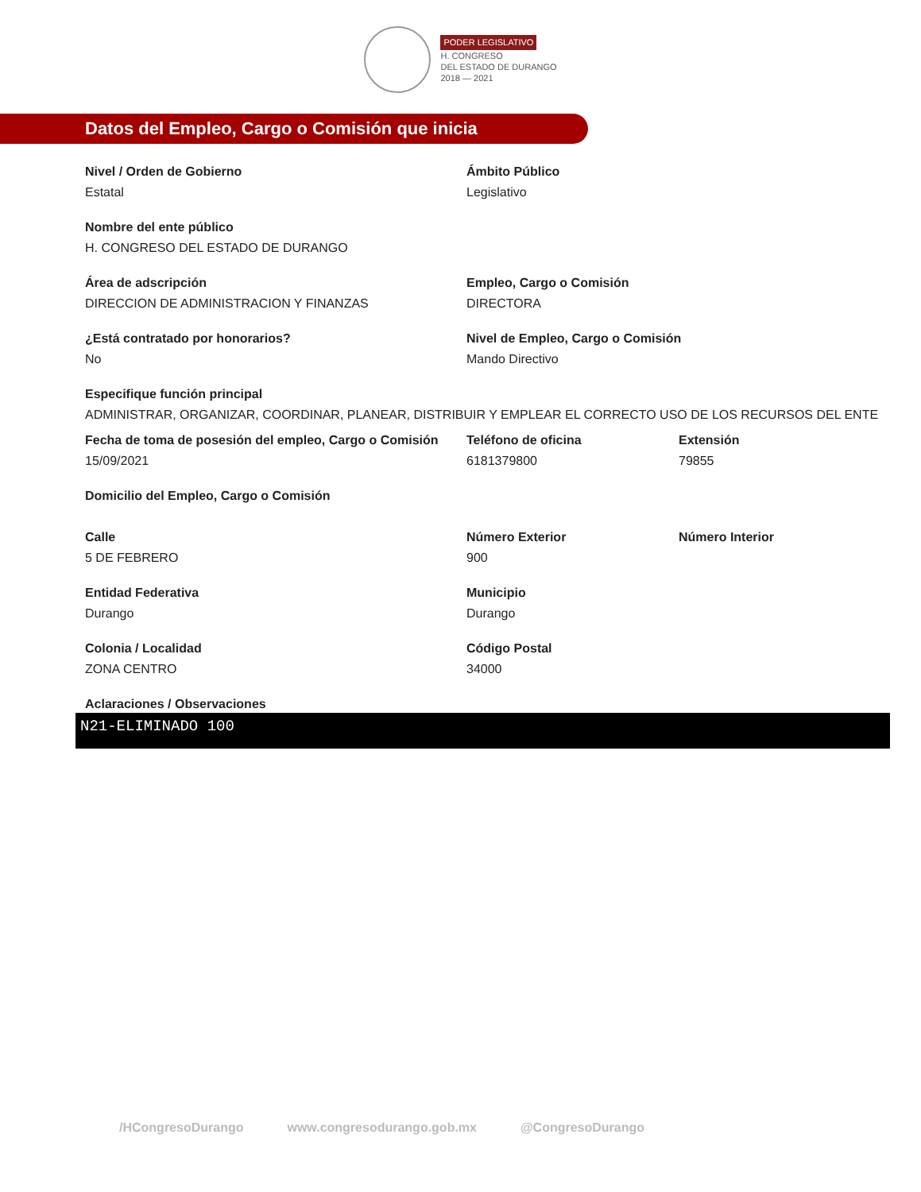PODER LEGISLATIVO
H. CONGRESO
DEL ESTADO DE DURANGO
2018 — 2021
Datos del Empleo, Cargo o Comisión que inicia
Nivel / Orden de Gobierno
Estatal
Ámbito Público
Legislativo
Nombre del ente público
H. CONGRESO DEL ESTADO DE DURANGO
Área de adscripción
DIRECCION DE ADMINISTRACION Y FINANZAS
Empleo, Cargo o Comisión
DIRECTORA
¿Está contratado por honorarios?
No
Nivel de Empleo, Cargo o Comisión
Mando Directivo
Especifique función principal
ADMINISTRAR, ORGANIZAR, COORDINAR, PLANEAR, DISTRIBUIR Y EMPLEAR EL CORRECTO USO DE LOS RECURSOS DEL ENTE
Fecha de toma de posesión del empleo, Cargo o Comisión
15/09/2021
Teléfono de oficina
6181379800
Extensión
79855
Domicilio del Empleo, Cargo o Comisión
Calle
5 DE FEBRERO
Número Exterior
900
Número Interior
Entidad Federativa
Durango
Municipio
Durango
Colonia / Localidad
ZONA CENTRO
Código Postal
34000
Aclaraciones / Observaciones
N21-ELIMINADO 100
/HCongresoDurango www.congresodurango.gob.mx @CongresoDurango